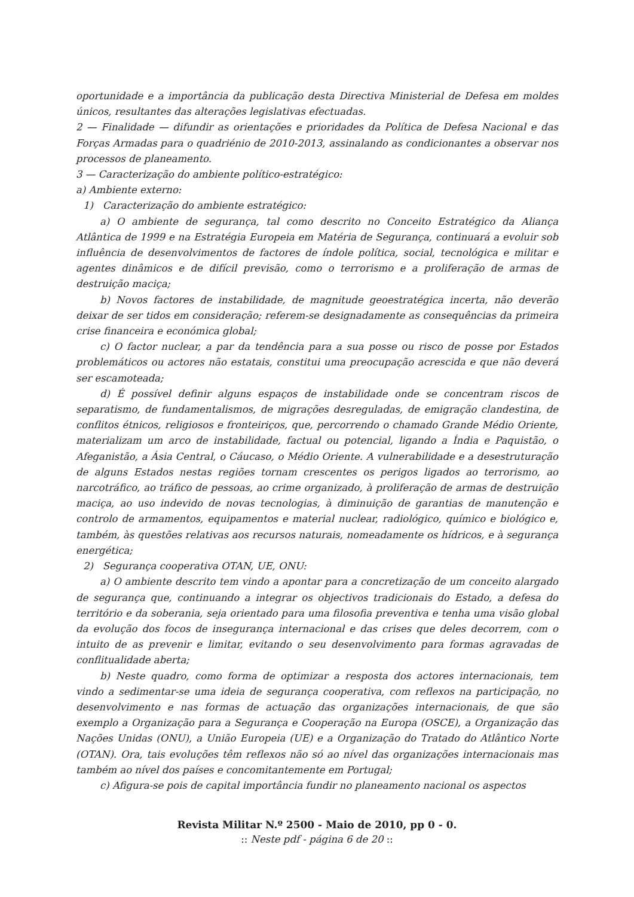oportunidade e a importância da publicação desta Directiva Ministerial de Defesa em moldes únicos, resultantes das alterações legislativas efectuadas.
2 — Finalidade — difundir as orientações e prioridades da Política de Defesa Nacional e das Forças Armadas para o quadriénio de 2010-2013, assinalando as condicionantes a observar nos processos de planeamento.
3 — Caracterização do ambiente político-estratégico:
a) Ambiente externo:
1) Caracterização do ambiente estratégico:
a) O ambiente de segurança, tal como descrito no Conceito Estratégico da Aliança Atlântica de 1999 e na Estratégia Europeia em Matéria de Segurança, continuará a evoluir sob influência de desenvolvimentos de factores de índole política, social, tecnológica e militar e agentes dinâmicos e de difícil previsão, como o terrorismo e a proliferação de armas de destruição maciça;
b) Novos factores de instabilidade, de magnitude geoestratégica incerta, não deverão deixar de ser tidos em consideração; referem-se designadamente as consequências da primeira crise financeira e económica global;
c) O factor nuclear, a par da tendência para a sua posse ou risco de posse por Estados problemáticos ou actores não estatais, constitui uma preocupação acrescida e que não deverá ser escamoteada;
d) É possível definir alguns espaços de instabilidade onde se concentram riscos de separatismo, de fundamentalismos, de migrações desreguladas, de emigração clandestina, de conflitos étnicos, religiosos e fronteiriços, que, percorrendo o chamado Grande Médio Oriente, materializam um arco de instabilidade, factual ou potencial, ligando a Índia e Paquistão, o Afeganistão, a Ásia Central, o Cáucaso, o Médio Oriente. A vulnerabilidade e a desestruturação de alguns Estados nestas regiões tornam crescentes os perigos ligados ao terrorismo, ao narcotráfico, ao tráfico de pessoas, ao crime organizado, à proliferação de armas de destruição maciça, ao uso indevido de novas tecnologias, à diminuição de garantias de manutenção e controlo de armamentos, equipamentos e material nuclear, radiológico, químico e biológico e, também, às questões relativas aos recursos naturais, nomeadamente os hídricos, e à segurança energética;
2) Segurança cooperativa OTAN, UE, ONU:
a) O ambiente descrito tem vindo a apontar para a concretização de um conceito alargado de segurança que, continuando a integrar os objectivos tradicionais do Estado, a defesa do território e da soberania, seja orientado para uma filosofia preventiva e tenha uma visão global da evolução dos focos de insegurança internacional e das crises que deles decorrem, com o intuito de as prevenir e limitar, evitando o seu desenvolvimento para formas agravadas de conflitualidade aberta;
b) Neste quadro, como forma de optimizar a resposta dos actores internacionais, tem vindo a sedimentar-se uma ideia de segurança cooperativa, com reflexos na participação, no desenvolvimento e nas formas de actuação das organizações internacionais, de que são exemplo a Organização para a Segurança e Cooperação na Europa (OSCE), a Organização das Nações Unidas (ONU), a União Europeia (UE) e a Organização do Tratado do Atlântico Norte (OTAN). Ora, tais evoluções têm reflexos não só ao nível das organizações internacionais mas também ao nível dos países e concomitantemente em Portugal;
c) Afigura-se pois de capital importância fundir no planeamento nacional os aspectos
Revista Militar N.º 2500 - Maio de 2010, pp 0 - 0.
:: Neste pdf - página 6 de 20 ::